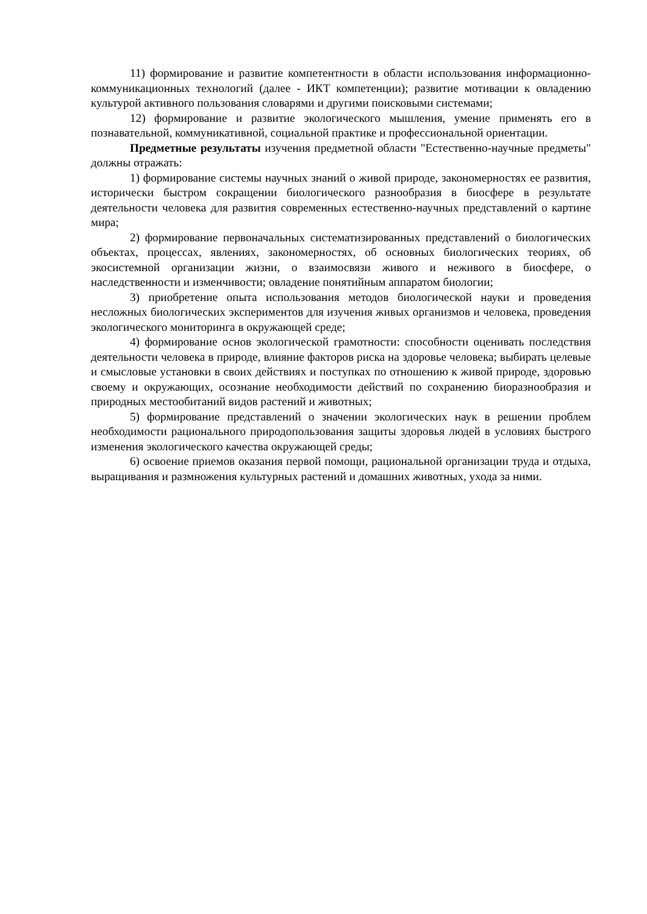11) формирование и развитие компетентности в области использования информационно- коммуникационных технологий (далее - ИКТ компетенции); развитие мотивации к овладению культурой активного пользования словарями и другими поисковыми системами;
12) формирование и развитие экологического мышления, умение применять его в познавательной, коммуникативной, социальной практике и профессиональной ориентации.
Предметные результаты изучения предметной области "Естественно-научные предметы" должны отражать:
1) формирование системы научных знаний о живой природе, закономерностях ее развития, исторически быстром сокращении биологического разнообразия в биосфере в результате деятельности человека для развития современных естественно-научных представлений о картине мира;
2) формирование первоначальных систематизированных представлений о биологических объектах, процессах, явлениях, закономерностях, об основных биологических теориях, об экосистемной организации жизни, о взаимосвязи живого и неживого в биосфере, о наследственности и изменчивости; овладение понятийным аппаратом биологии;
3) приобретение опыта использования методов биологической науки и проведения несложных биологических экспериментов для изучения живых организмов и человека, проведения экологического мониторинга в окружающей среде;
4) формирование основ экологической грамотности: способности оценивать последствия деятельности человека в природе, влияние факторов риска на здоровье человека; выбирать целевые и смысловые установки в своих действиях и поступках по отношению к живой природе, здоровью своему и окружающих, осознание необходимости действий по сохранению биоразнообразия и природных местообитаний видов растений и животных;
5) формирование представлений о значении экологических наук в решении проблем необходимости рационального природопользования защиты здоровья людей в условиях быстрого изменения экологического качества окружающей среды;
6) освоение приемов оказания первой помощи, рациональной организации труда и отдыха, выращивания и размножения культурных растений и домашних животных, ухода за ними.